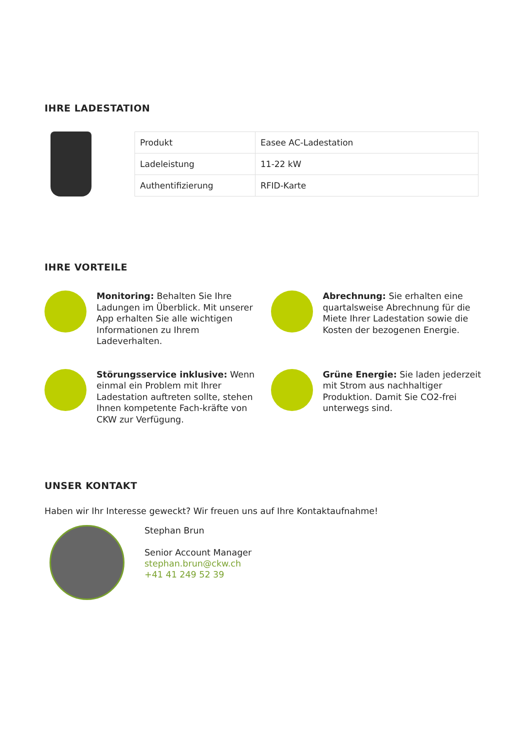IHRE LADESTATION
| Produkt | Easee AC-Ladestation |
| Ladeleistung | 11-22 kW |
| Authentifizierung | RFID-Karte |
IHRE VORTEILE
Monitoring: Behalten Sie Ihre Ladungen im Überblick. Mit unserer App erhalten Sie alle wichtigen Informationen zu Ihrem Ladeverhalten.
Abrechnung: Sie erhalten eine quartalsweise Abrechnung für die Miete Ihrer Ladestation sowie die Kosten der bezogenen Energie.
Störungsservice inklusive: Wenn einmal ein Problem mit Ihrer Ladestation auftreten sollte, stehen Ihnen kompetente Fach-kräfte von CKW zur Verfügung.
Grüne Energie: Sie laden jederzeit mit Strom aus nachhaltiger Produktion. Damit Sie CO2-frei unterwegs sind.
UNSER KONTAKT
Haben wir Ihr Interesse geweckt? Wir freuen uns auf Ihre Kontaktaufnahme!
Stephan Brun
Senior Account Manager
stephan.brun@ckw.ch
+41 41 249 52 39